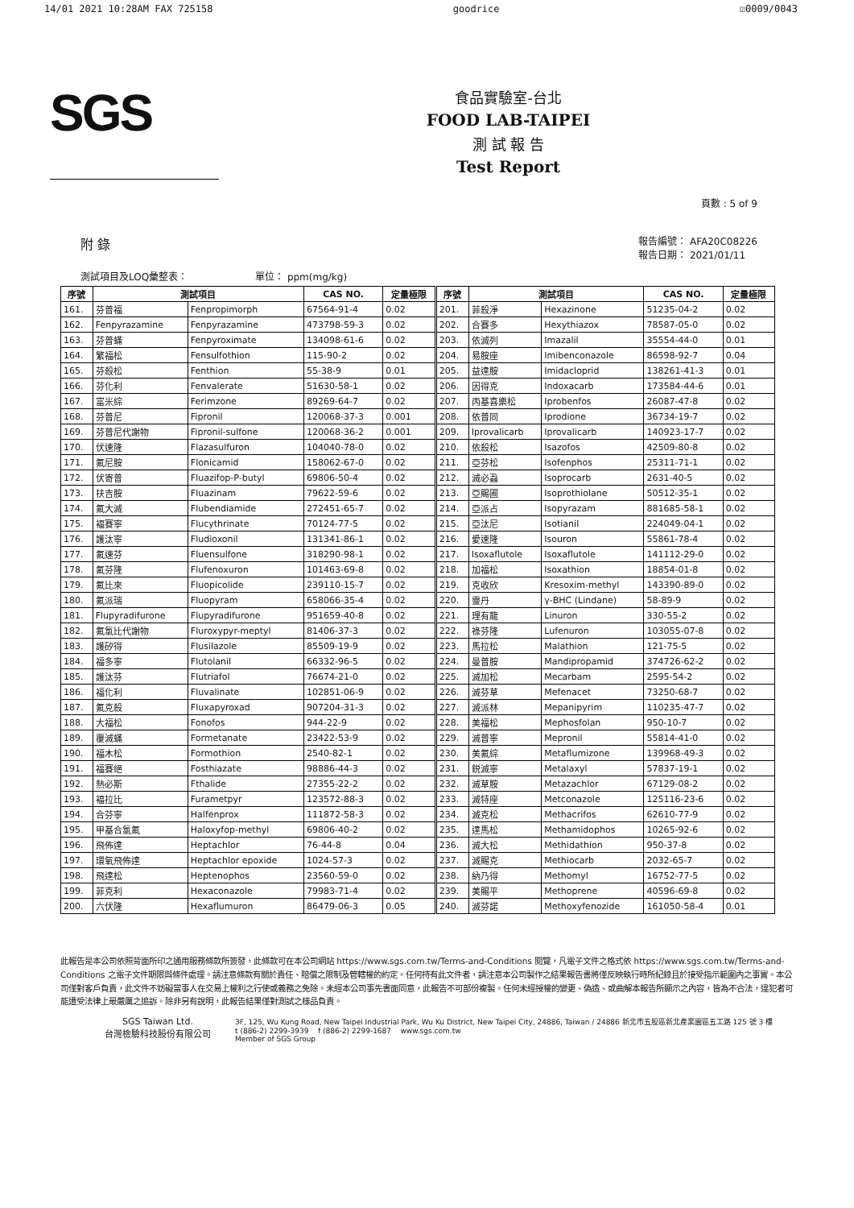14/01 2021 10:28AM FAX 725158 goodrice ☑0009/0043
SGS
食品實驗室-台北
FOOD LAB-TAIPEI
測 試 報 告
Test Report
頁數 : 5 of 9
附 錄 報告編號： AFA20C08226
報告日期： 2021/01/11
測試項目及LOQ彙整表： 單位： ppm(mg/kg)
| 序號 | 測試項目 | | CAS NO. | 定量極限 | 序號 | 測試項目 | | CAS NO. | 定量極限 |
| --- | --- | --- | --- | --- | --- | --- | --- | --- | --- |
| 161. | 芬普福 | Fenpropimorph | 67564-91-4 | 0.02 | 201. | 菲殺淨 | Hexazinone | 51235-04-2 | 0.02 |
| 162. | Fenpyrazamine | Fenpyrazamine | 473798-59-3 | 0.02 | 202. | 合賽多 | Hexythiazox | 78587-05-0 | 0.02 |
| 163. | 芬普蟎 | Fenpyroximate | 134098-61-6 | 0.02 | 203. | 依滅列 | Imazalil | 35554-44-0 | 0.01 |
| 164. | 繁福松 | Fensulfothion | 115-90-2 | 0.02 | 204. | 易胺座 | Imibenconazole | 86598-92-7 | 0.04 |
| 165. | 芬殺松 | Fenthion | 55-38-9 | 0.01 | 205. | 益達胺 | Imidacloprid | 138261-41-3 | 0.01 |
| 166. | 芬化利 | Fenvalerate | 51630-58-1 | 0.02 | 206. | 因得克 | Indoxacarb | 173584-44-6 | 0.01 |
| 167. | 富米綜 | Ferimzone | 89269-64-7 | 0.02 | 207. | 丙基喜樂松 | Iprobenfos | 26087-47-8 | 0.02 |
| 168. | 芬普尼 | Fipronil | 120068-37-3 | 0.001 | 208. | 依普同 | Iprodione | 36734-19-7 | 0.02 |
| 169. | 芬普尼代謝物 | Fipronil-sulfone | 120068-36-2 | 0.001 | 209. | Iprovalicarb | Iprovalicarb | 140923-17-7 | 0.02 |
| 170. | 伏速隆 | Flazasulfuron | 104040-78-0 | 0.02 | 210. | 依殺松 | Isazofos | 42509-80-8 | 0.02 |
| 171. | 氟尼胺 | Flonicamid | 158062-67-0 | 0.02 | 211. | 亞芬松 | Isofenphos | 25311-71-1 | 0.02 |
| 172. | 伏寄普 | Fluazifop-P-butyl | 69806-50-4 | 0.02 | 212. | 滅必蝨 | Isoprocarb | 2631-40-5 | 0.02 |
| 173. | 扶吉胺 | Fluazinam | 79622-59-6 | 0.02 | 213. | 亞賜圃 | Isoprothiolane | 50512-35-1 | 0.02 |
| 174. | 氟大滅 | Flubendiamide | 272451-65-7 | 0.02 | 214. | 亞派占 | Isopyrazam | 881685-58-1 | 0.02 |
| 175. | 褔賽寧 | Flucythrinate | 70124-77-5 | 0.02 | 215. | 亞汰尼 | Isotianil | 224049-04-1 | 0.02 |
| 176. | 護汰寧 | Fludioxonil | 131341-86-1 | 0.02 | 216. | 愛速隆 | Isouron | 55861-78-4 | 0.02 |
| 177. | 氟速芬 | Fluensulfone | 318290-98-1 | 0.02 | 217. | Isoxaflutole | Isoxaflutole | 141112-29-0 | 0.02 |
| 178. | 氟芬隆 | Flufenoxuron | 101463-69-8 | 0.02 | 218. | 加福松 | Isoxathion | 18854-01-8 | 0.02 |
| 179. | 氟比來 | Fluopicolide | 239110-15-7 | 0.02 | 219. | 克收欣 | Kresoxim-methyl | 143390-89-0 | 0.02 |
| 180. | 氟派瑞 | Fluopyram | 658066-35-4 | 0.02 | 220. | 靈丹 | γ-BHC (Lindane) | 58-89-9 | 0.02 |
| 181. | Flupyradifurone | Flupyradifurone | 951659-40-8 | 0.02 | 221. | 理有龍 | Linuron | 330-55-2 | 0.02 |
| 182. | 氟氯比代謝物 | Fluroxypyr-meptyl | 81406-37-3 | 0.02 | 222. | 祿芬隆 | Lufenuron | 103055-07-8 | 0.02 |
| 183. | 護矽得 | Flusilazole | 85509-19-9 | 0.02 | 223. | 馬拉松 | Malathion | 121-75-5 | 0.02 |
| 184. | 福多寧 | Flutolanil | 66332-96-5 | 0.02 | 224. | 曼普胺 | Mandipropamid | 374726-62-2 | 0.02 |
| 185. | 護汰芬 | Flutriafol | 76674-21-0 | 0.02 | 225. | 滅加松 | Mecarbam | 2595-54-2 | 0.02 |
| 186. | 福化利 | Fluvalinate | 102851-06-9 | 0.02 | 226. | 滅芬草 | Mefenacet | 73250-68-7 | 0.02 |
| 187. | 氟克殺 | Fluxapyroxad | 907204-31-3 | 0.02 | 227. | 滅派林 | Mepanipyrim | 110235-47-7 | 0.02 |
| 188. | 大福松 | Fonofos | 944-22-9 | 0.02 | 228. | 美福松 | Mephosfolan | 950-10-7 | 0.02 |
| 189. | 覆滅蟎 | Formetanate | 23422-53-9 | 0.02 | 229. | 滅普寧 | Mepronil | 55814-41-0 | 0.02 |
| 190. | 福木松 | Formothion | 2540-82-1 | 0.02 | 230. | 美氟綜 | Metaflumizone | 139968-49-3 | 0.02 |
| 191. | 福賽絕 | Fosthiazate | 98886-44-3 | 0.02 | 231. | 鋭滅寧 | Metalaxyl | 57837-19-1 | 0.02 |
| 192. | 熱必斯 | Fthalide | 27355-22-2 | 0.02 | 232. | 滅草胺 | Metazachlor | 67129-08-2 | 0.02 |
| 193. | 褔拉比 | Furametpyr | 123572-88-3 | 0.02 | 233. | 滅特座 | Metconazole | 125116-23-6 | 0.02 |
| 194. | 合芬寧 | Halfenprox | 111872-58-3 | 0.02 | 234. | 滅克松 | Methacrifos | 62610-77-9 | 0.02 |
| 195. | 甲基合氯氟 | Haloxyfop-methyl | 69806-40-2 | 0.02 | 235. | 達馬松 | Methamidophos | 10265-92-6 | 0.02 |
| 196. | 飛佈達 | Heptachlor | 76-44-8 | 0.04 | 236. | 滅大松 | Methidathion | 950-37-8 | 0.02 |
| 197. | 環氧飛佈達 | Heptachlor epoxide | 1024-57-3 | 0.02 | 237. | 滅賜克 | Methiocarb | 2032-65-7 | 0.02 |
| 198. | 飛達松 | Heptenophos | 23560-59-0 | 0.02 | 238. | 納乃得 | Methomyl | 16752-77-5 | 0.02 |
| 199. | 菲克利 | Hexaconazole | 79983-71-4 | 0.02 | 239. | 美賜平 | Methoprene | 40596-69-8 | 0.02 |
| 200. | 六伏隆 | Hexaflumuron | 86479-06-3 | 0.05 | 240. | 滅芬諾 | Methoxyfenozide | 161050-58-4 | 0.01 |
此報告是本公司依照背面所印之通用服務條款所簽發，此條款可在本公司網站 https://www.sgs.com.tw/Terms-and-Conditions 閱覽，凡電子文件之格式依 https://www.sgs.com.tw/Terms-and-Conditions 之電子文件期限與條件處理。請注意條款有關於責任、賠償之限制及管轄權的約定。任何持有此文件者，請注意本公司製作之結果報告書將僅反映執行時所紀錄且於接受指示範圍內之事實。本公司僅對客戶負責，此文件不妨礙當事人在交易上權利之行使或義務之免除。未經本公司事先書面同意，此報告不可部份複製。任何未經授權的變更、偽造、或曲解本報告所顯示之內容，皆為不合法，違犯者可能遭受法律上最嚴厲之追訴。除非另有說明，此報告結果僅對測試之樣品負責。
SGS Taiwan Ltd.
台灣檢驗科技股份有限公司
3F, 125, Wu Kung Road, New Taipei Industrial Park, Wu Ku District, New Taipei City, 24886, Taiwan / 24886 新北市五股區新北產業園區五工路 125 號 3 樓
t (886-2) 2299-3939 f (886-2) 2299-1687 www.sgs.com.tw
Member of SGS Group